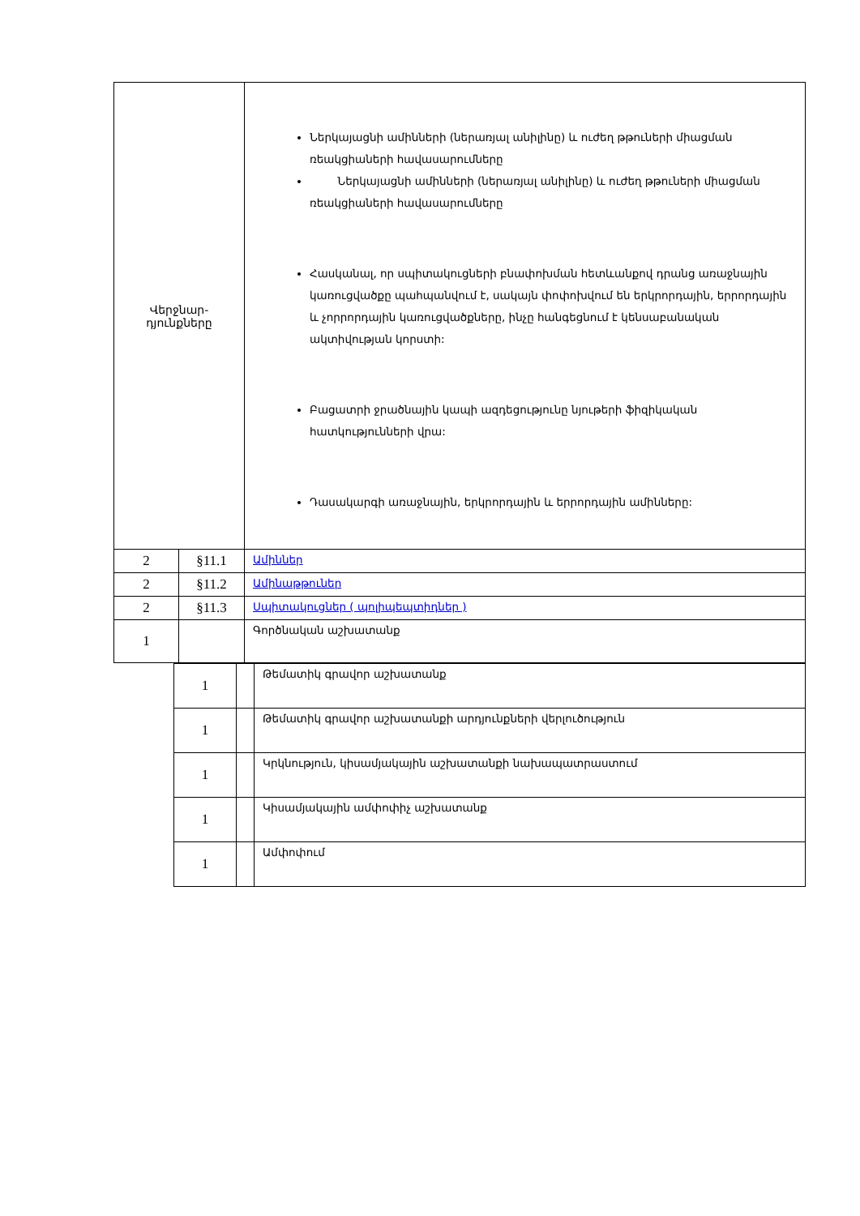| Վերջնար- դյունքները | | Ներկայացնի ամինների (ներառյալ անիլինը) և ուժեղ թթուների միացման ռեակցիաների հավասարումները Ներկայացնի ամինների (ներառյալ անիլինը) և ուժեղ թթուների միացման ռեակցիաների հավասարումները Հասկանալ, որ սպիտակուցների բնափոխման հետևանքով դրանց առաջնային կառուցվածքը պահպանվում է, սակայն փոփոխվում են երկրորդային, երրորդային և չորրորդային կառուցվածքները, ինչը հանգեցնում է կենսաբանական ակտիվության կորստի: Բացատրի ջրածնային կապի ազդեցությունը նյութերի ֆիզիկական հատկությունների վրա: Դասակարգի առաջնային, երկրորդային և երրորդային ամինները: |
| 2 | §11.1 | Ամիններ |
| 2 | §11.2 | Ամինաթթուներ |
| 2 | §11.3 | Սպիտակուցներ ( պոլիպեպտիդներ ) |
| 1 | | Գործնական աշխատանք |
| 1 | | Թեմատիկ գրավոր աշխատանք |
| 1 | | Թեմատիկ գրավոր աշխատանքի արդյունքների վերլուծություն |
| 1 | | Կրկնություն, կիսամյակային աշխատանքի նախապատրաստում |
| 1 | | Կիսամյակային ամփոփիչ աշխատանք |
| 1 | | Ամփոփում |